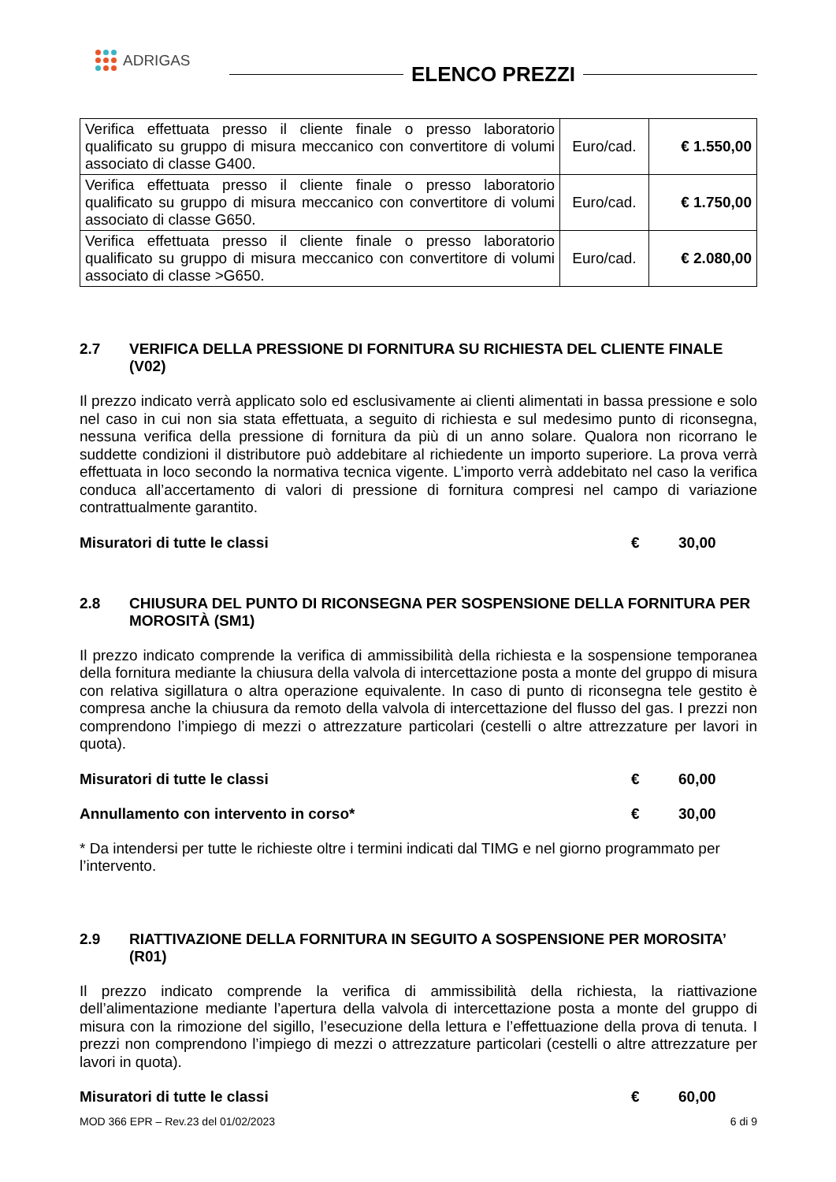ADRIGAS
ELENCO PREZZI
| Verifica effettuata presso il cliente finale o presso laboratorio qualificato su gruppo di misura meccanico con convertitore di volumi associato di classe G400. | Euro/cad. | € 1.550,00 |
| Verifica effettuata presso il cliente finale o presso laboratorio qualificato su gruppo di misura meccanico con convertitore di volumi associato di classe G650. | Euro/cad. | € 1.750,00 |
| Verifica effettuata presso il cliente finale o presso laboratorio qualificato su gruppo di misura meccanico con convertitore di volumi associato di classe >G650. | Euro/cad. | € 2.080,00 |
2.7 VERIFICA DELLA PRESSIONE DI FORNITURA SU RICHIESTA DEL CLIENTE FINALE (V02)
Il prezzo indicato verrà applicato solo ed esclusivamente ai clienti alimentati in bassa pressione e solo nel caso in cui non sia stata effettuata, a seguito di richiesta e sul medesimo punto di riconsegna, nessuna verifica della pressione di fornitura da più di un anno solare. Qualora non ricorrano le suddette condizioni il distributore può addebitare al richiedente un importo superiore. La prova verrà effettuata in loco secondo la normativa tecnica vigente. L’importo verrà addebitato nel caso la verifica conduca all’accertamento di valori di pressione di fornitura compresi nel campo di variazione contrattualmente garantito.
Misuratori di tutte le classi € 30,00
2.8 CHIUSURA DEL PUNTO DI RICONSEGNA PER SOSPENSIONE DELLA FORNITURA PER MOROSITÀ (SM1)
Il prezzo indicato comprende la verifica di ammissibilità della richiesta e la sospensione temporanea della fornitura mediante la chiusura della valvola di intercettazione posta a monte del gruppo di misura con relativa sigillatura o altra operazione equivalente. In caso di punto di riconsegna tele gestito è compresa anche la chiusura da remoto della valvola di intercettazione del flusso del gas. I prezzi non comprendono l’impiego di mezzi o attrezzature particolari (cestelli o altre attrezzature per lavori in quota).
Misuratori di tutte le classi € 60,00
Annullamento con intervento in corso* € 30,00
* Da intendersi per tutte le richieste oltre i termini indicati dal TIMG e nel giorno programmato per l’intervento.
2.9 RIATTIVAZIONE DELLA FORNITURA IN SEGUITO A SOSPENSIONE PER MOROSITA’ (R01)
Il prezzo indicato comprende la verifica di ammissibilità della richiesta, la riattivazione dell’alimentazione mediante l’apertura della valvola di intercettazione posta a monte del gruppo di misura con la rimozione del sigillo, l’esecuzione della lettura e l’effettuazione della prova di tenuta. I prezzi non comprendono l’impiego di mezzi o attrezzature particolari (cestelli o altre attrezzature per lavori in quota).
Misuratori di tutte le classi € 60,00
MOD 366 EPR – Rev.23 del 01/02/2023 6 di 9